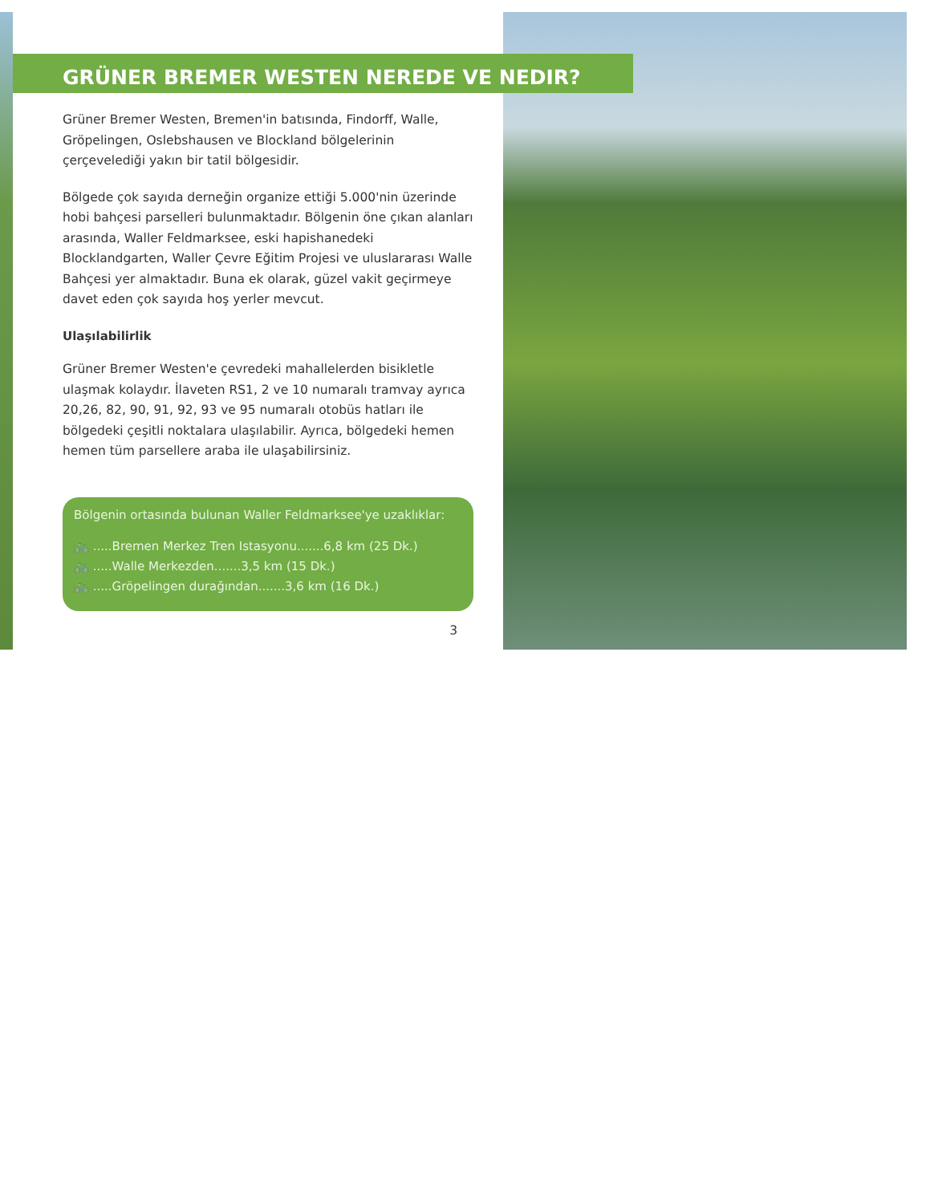GRÜNER BREMER WESTEN NEREDE VE NEDIR?
Grüner Bremer Westen, Bremen'in batısında, Findorff, Walle, Gröpelingen, Oslebshausen ve Blockland bölgelerinin çerçevelediği yakın bir tatil bölgesidir.
Bölgede çok sayıda derneğin organize ettiği 5.000'nin üzerinde hobi bahçesi parselleri bulunmaktadır. Bölgenin öne çıkan alanları arasında, Waller Feldmarksee, eski hapishanedeki Blocklandgarten, Waller Çevre Eğitim Projesi ve uluslararası Walle Bahçesi yer almaktadır. Buna ek olarak, güzel vakit geçirmeye davet eden çok sayıda hoş yerler mevcut.
Ulaşılabilirlik
Grüner Bremer Westen'e çevredeki mahallelerden bisikletle ulaşmak kolaydır. İlaveten RS1, 2 ve 10 numaralı tramvay ayrıca 20,26, 82, 90, 91, 92, 93 ve 95 numaralı otobüs hatları ile bölgedeki çeşitli noktalara ulaşılabilir. Ayrıca, bölgedeki hemen hemen tüm parsellere araba ile ulaşabilirsiniz.
Bölgenin ortasında bulunan Waller Feldmarksee'ye uzaklıklar:
🚲 .....Bremen Merkez Tren Istasyonu.......6,8 km (25 Dk.)
🚲 .....Walle Merkezden.......3,5 km (15 Dk.)
🚲 .....Gröpelingen durağından.......3,6 km (16 Dk.)
3